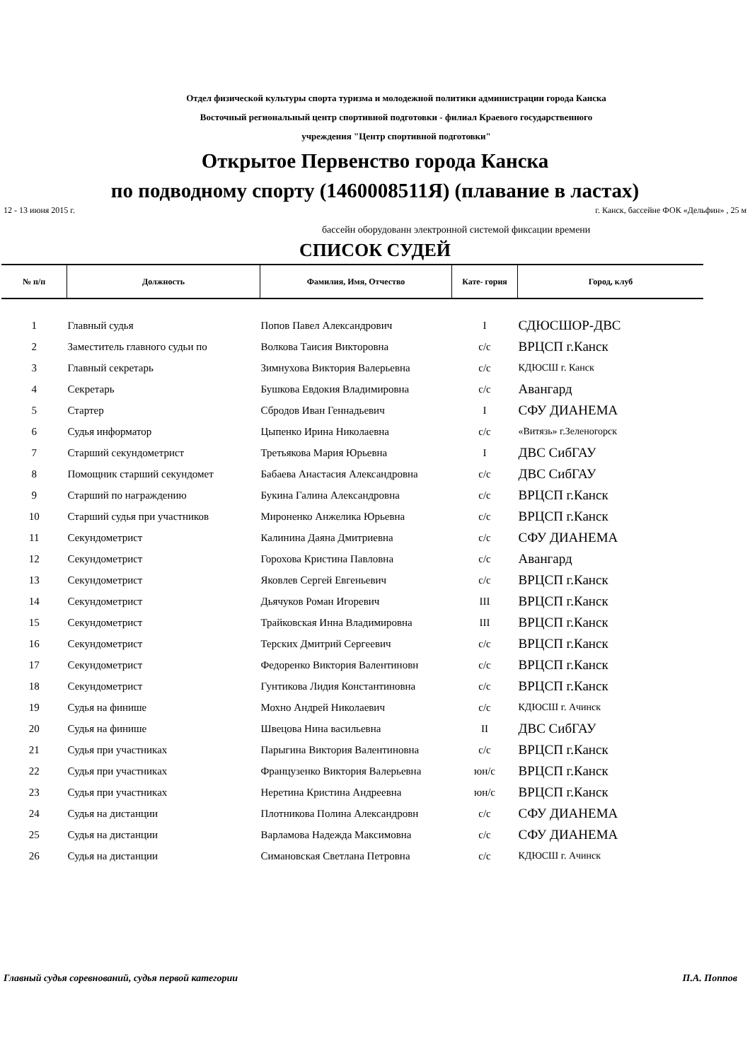Отдел физической культуры спорта туризма и молодежной политики администрации города Канска
Восточный региональный центр спортивной подготовки - филиал Краевого государственного
учреждения "Центр спортивной подготовки"
Открытое Первенство города Канска
по подводному спорту (1460008511Я) (плавание в ластах)
12 - 13 июня 2015 г. г. Канск, бассейне ФОК «Дельфин» , 25 м
бассейн оборудованн электронной системой фиксации времени
СПИСОК СУДЕЙ
| № п/п | Должность | Фамилия, Имя, Отчество | Кате- гория | Город, клуб |
| --- | --- | --- | --- | --- |
| 1 | Главный судья | Попов Павел Александрович | I | СДЮСШОР-ДВС |
| 2 | Заместитель главного судьи по | Волкова Таисия Викторовна | с/с | ВРЦСП г.Канск |
| 3 | Главный секретарь | Зимнухова Виктория Валерьевна | с/с | КДЮСШ г. Канск |
| 4 | Секретарь | Бушкова Евдокия Владимировна | с/с | Авангард |
| 5 | Стартер | Сбродов Иван Геннадьевич | I | СФУ ДИАНЕМА |
| 6 | Судья информатор | Цыпенко Ирина Николаевна | с/с | «Витязь» г.Зеленогорск |
| 7 | Старший секундометрист | Третьякова Мария Юрьевна | I | ДВС СибГАУ |
| 8 | Помощник старший секундомет | Бабаева Анастасия Александровна | с/с | ДВС СибГАУ |
| 9 | Старший по награждению | Букина Галина Александровна | с/с | ВРЦСП г.Канск |
| 10 | Старший судья при участников | Мироненко Анжелика Юрьевна | с/с | ВРЦСП г.Канск |
| 11 | Секундометрист | Калинина Даяна Дмитриевна | с/с | СФУ ДИАНЕМА |
| 12 | Секундометрист | Горохова Кристина Павловна | с/с | Авангард |
| 13 | Секундометрист | Яковлев Сергей Евгеньевич | с/с | ВРЦСП г.Канск |
| 14 | Секундометрист | Дьячуков Роман Игоревич | III | ВРЦСП г.Канск |
| 15 | Секундометрист | Трайковская Инна Владимировна | III | ВРЦСП г.Канск |
| 16 | Секундометрист | Терских Дмитрий Сергеевич | с/с | ВРЦСП г.Канск |
| 17 | Секундометрист | Федоренко Виктория Валентиновн | с/с | ВРЦСП г.Канск |
| 18 | Секундометрист | Гунтикова Лидия Константиновна | с/с | ВРЦСП г.Канск |
| 19 | Судья на финише | Мохно Андрей Николаевич | с/с | КДЮСШ г. Ачинск |
| 20 | Судья на финише | Швецова Нина васильевна | II | ДВС СибГАУ |
| 21 | Судья при участниках | Парыгина Виктория Валентиновна | с/с | ВРЦСП г.Канск |
| 22 | Судья при участниках | Французенко Виктория Валерьевна | юн/с | ВРЦСП г.Канск |
| 23 | Судья при участниках | Неретина Кристина Андреевна | юн/с | ВРЦСП г.Канск |
| 24 | Судья на дистанции | Плотникова Полина Александровн | с/с | СФУ ДИАНЕМА |
| 25 | Судья на дистанции | Варламова Надежда Максимовна | с/с | СФУ ДИАНЕМА |
| 26 | Судья на дистанции | Симановская Светлана Петровна | с/с | КДЮСШ г. Ачинск |
Главный судья соревнований, судья первой категории П.А. Поппов